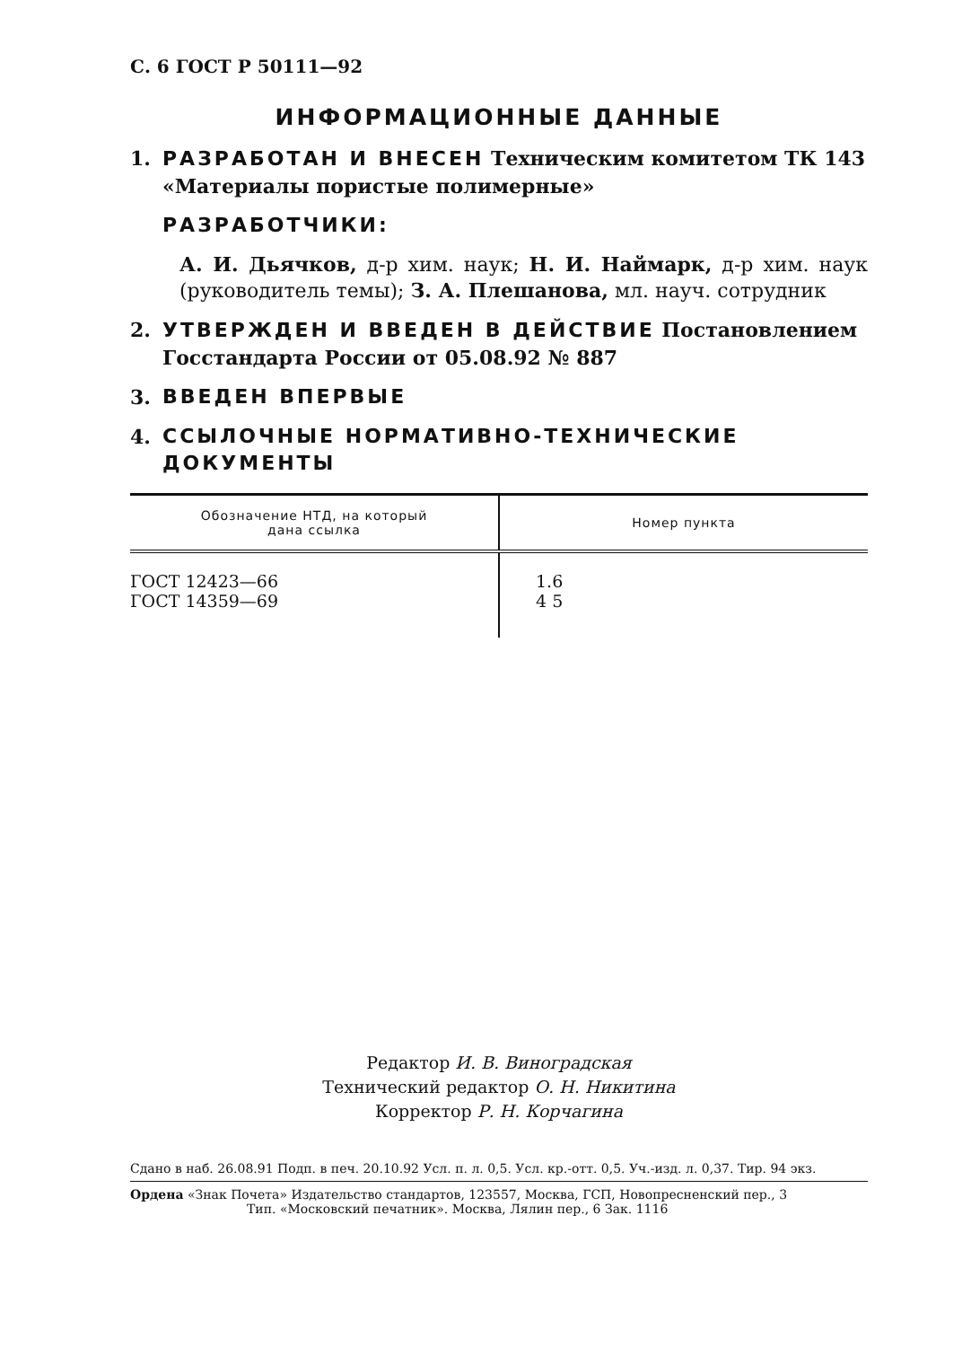С. 6 ГОСТ Р 50111—92
ИНФОРМАЦИОННЫЕ ДАННЫЕ
1. РАЗРАБОТАН И ВНЕСЕН Техническим комитетом ТК 143 «Материалы пористые полимерные»
РАЗРАБОТЧИКИ:
А. И. Дьячков, д-р хим. наук; Н. И. Наймарк, д-р хим. наук (руководитель темы); З. А. Плешанова, мл. науч. сотрудник
2. УТВЕРЖДЕН И ВВЕДЕН В ДЕЙСТВИЕ Постановлением Госстандарта России от 05.08.92 № 887
3. ВВЕДЕН ВПЕРВЫЕ
4. ССЫЛОЧНЫЕ НОРМАТИВНО-ТЕХНИЧЕСКИЕ ДОКУМЕНТЫ
| Обозначение НТД, на который дана ссылка | Номер пункта |
| --- | --- |
| ГОСТ 12423—66 ГОСТ 14359—69 | 1.6 4 5 |
Редактор И. В. Виноградская
Технический редактор О. Н. Никитина
Корректор Р. Н. Корчагина
Сдано в наб. 26.08.91 Подп. в печ. 20.10.92 Усл. п. л. 0,5. Усл. кр.-отт. 0,5. Уч.-изд. л. 0,37. Тир. 94 экз.
Ордена «Знак Почета» Издательство стандартов, 123557, Москва, ГСП, Новопресненский пер., 3
Тип. «Московский печатник». Москва, Лялин пер., 6 Зак. 1116